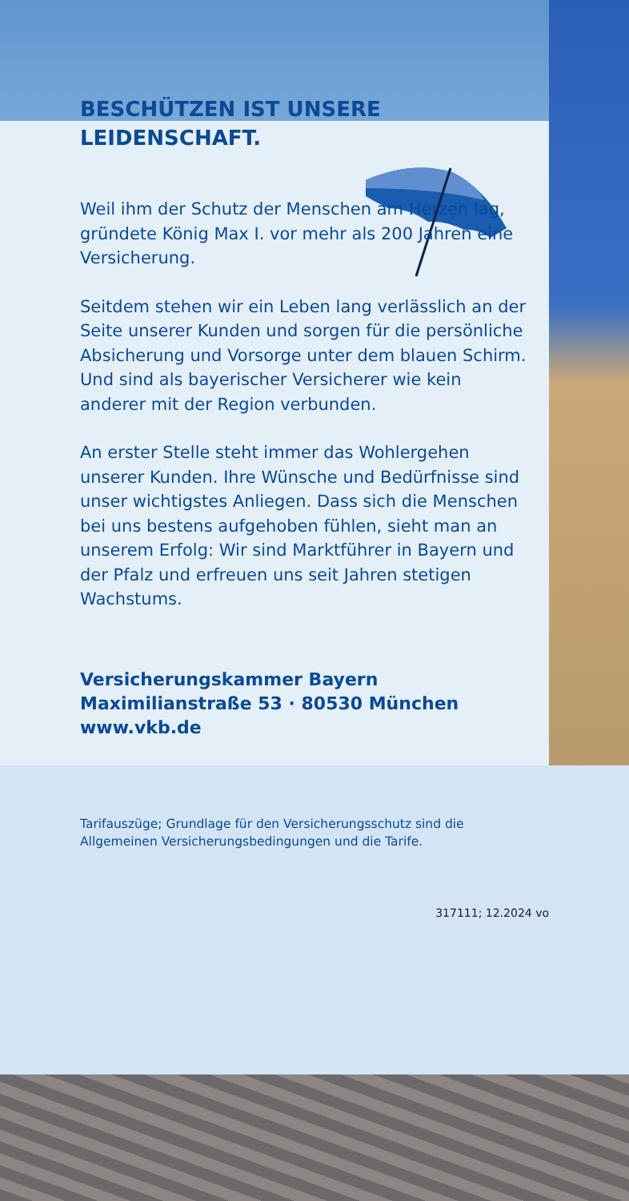BESCHÜTZEN IST UNSERE LEIDENSCHAFT.
Weil ihm der Schutz der Menschen am Herzen lag, gründete König Max I. vor mehr als 200 Jahren eine Versicherung.
Seitdem stehen wir ein Leben lang verlässlich an der Seite unserer Kunden und sorgen für die persönliche Absicherung und Vorsorge unter dem blauen Schirm. Und sind als bayerischer Versicherer wie kein anderer mit der Region verbunden.
An erster Stelle steht immer das Wohlergehen unserer Kunden. Ihre Wünsche und Bedürfnisse sind unser wichtigstes Anliegen. Dass sich die Menschen bei uns bestens aufgehoben fühlen, sieht man an unserem Erfolg: Wir sind Marktführer in Bayern und der Pfalz und erfreuen uns seit Jahren stetigen Wachstums.
Versicherungskammer Bayern
Maximilianstraße 53 · 80530 München
www.vkb.de
Tarifauszüge; Grundlage für den Versicherungsschutz sind die
Allgemeinen Versicherungsbedingungen und die Tarife.
317111; 12.2024 vo